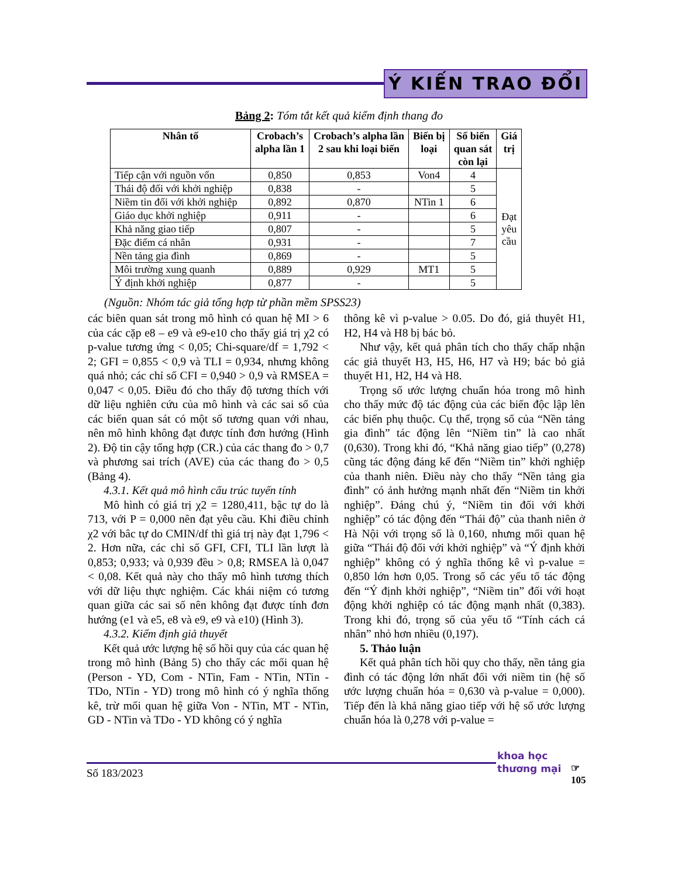Ý KIẾN TRAO ĐỔI
Bảng 2: Tóm tắt kết quả kiểm định thang đo
| Nhân tố | Crobach’s alpha lần 1 | Crobach’s alpha lần 2 sau khi loại biến | Biến bị loại | Số biến quan sát còn lại | Giá trị |
| --- | --- | --- | --- | --- | --- |
| Tiếp cận với nguồn vốn | 0,850 | 0,853 | Von4 | 4 | Đạt yêu cầu |
| Thái độ đối với khởi nghiệp | 0,838 | - | | 5 | |
| Niềm tin đối với khởi nghiệp | 0,892 | 0,870 | NTin 1 | 6 | |
| Giáo dục khởi nghiệp | 0,911 | - | | 6 | |
| Khả năng giao tiếp | 0,807 | - | | 5 | |
| Đặc điểm cá nhân | 0,931 | - | | 7 | |
| Nền tảng gia đình | 0,869 | - | | 5 | |
| Môi trường xung quanh | 0,889 | 0,929 | MT1 | 5 | |
| Ý định khởi nghiệp | 0,877 | - | | 5 | |
(Nguồn: Nhóm tác giả tổng hợp từ phần mềm SPSS23)
các biên quan sát trong mô hình có quan hệ MI > 6 của các cặp e8 – e9 và e9-e10 cho thấy giá trị χ2 có p-value tương ứng < 0,05; Chi-square/df = 1,792 < 2; GFI = 0,855 < 0,9 và TLI = 0,934, nhưng không quá nhỏ; các chỉ số CFI = 0,940 > 0,9 và RMSEA = 0,047 < 0,05. Điều đó cho thấy độ tương thích với dữ liệu nghiên cứu của mô hình và các sai số của các biến quan sát có một số tương quan với nhau, nên mô hình không đạt được tính đơn hướng (Hình 2). Độ tin cậy tổng hợp (CR.) của các thang đo > 0,7 và phương sai trích (AVE) của các thang đo > 0,5 (Bảng 4).
4.3.1. Kết quả mô hình cấu trúc tuyến tính
Mô hình có giá trị χ2 = 1280,411, bậc tự do là 713, với P = 0,000 nên đạt yêu cầu. Khi điều chỉnh χ2 với bâc tự do CMIN/df thì giá trị này đạt 1,796 < 2. Hơn nữa, các chỉ số GFI, CFI, TLI lần lượt là 0,853; 0,933; và 0,939 đều > 0,8; RMSEA là 0,047 < 0,08. Kết quả này cho thấy mô hình tương thích với dữ liệu thực nghiệm. Các khái niệm có tương quan giữa các sai số nên không đạt được tính đơn hướng (e1 và e5, e8 và e9, e9 và e10) (Hình 3).
4.3.2. Kiểm định giả thuyết
Kết quả ước lượng hệ số hồi quy của các quan hệ trong mô hình (Bảng 5) cho thấy các mối quan hệ (Person - YD, Com - NTin, Fam - NTin, NTin - TDo, NTin - YD) trong mô hình có ý nghĩa thống kê, trừ mối quan hệ giữa Von - NTin, MT - NTin, GD - NTin và TDo - YD không có ý nghĩa
thông kê vì p-value > 0.05. Do đó, giả thuyêt H1, H2, H4 và H8 bị bác bỏ.
Như vậy, kết quả phân tích cho thấy chấp nhận các giả thuyết H3, H5, H6, H7 và H9; bác bỏ giả thuyết H1, H2, H4 và H8.
Trọng số ước lượng chuẩn hóa trong mô hình cho thấy mức độ tác động của các biến độc lập lên các biến phụ thuộc. Cụ thể, trọng số của “Nền tảng gia đình” tác động lên “Niềm tin” là cao nhất (0,630). Trong khi đó, “Khả năng giao tiếp” (0,278) cũng tác động đáng kể đến “Niềm tin” khởi nghiệp của thanh niên. Điều này cho thấy “Nền tảng gia đình” có ảnh hưởng mạnh nhất đến “Niềm tin khởi nghiệp”. Đáng chú ý, “Niềm tin đối với khởi nghiệp” có tác động đến “Thái độ” của thanh niên ở Hà Nội với trọng số là 0,160, nhưng mối quan hệ giữa “Thái độ đối với khởi nghiệp” và “Ý định khởi nghiệp” không có ý nghĩa thống kê vì p-value = 0,850 lớn hơn 0,05. Trong số các yếu tố tác động đến “Ý định khởi nghiệp”, “Niềm tin” đối với hoạt động khởi nghiệp có tác động mạnh nhất (0,383). Trong khi đó, trọng số của yếu tố “Tính cách cá nhân” nhỏ hơn nhiều (0,197).
5. Thảo luận
Kết quả phân tích hồi quy cho thấy, nền tảng gia đình có tác động lớn nhất đối với niềm tin (hệ số ước lượng chuẩn hóa = 0,630 và p-value = 0,000). Tiếp đến là khả năng giao tiếp với hệ số ước lượng chuẩn hóa là 0,278 với p-value =
Số 183/2023
khoa học
thương mại
☞
105